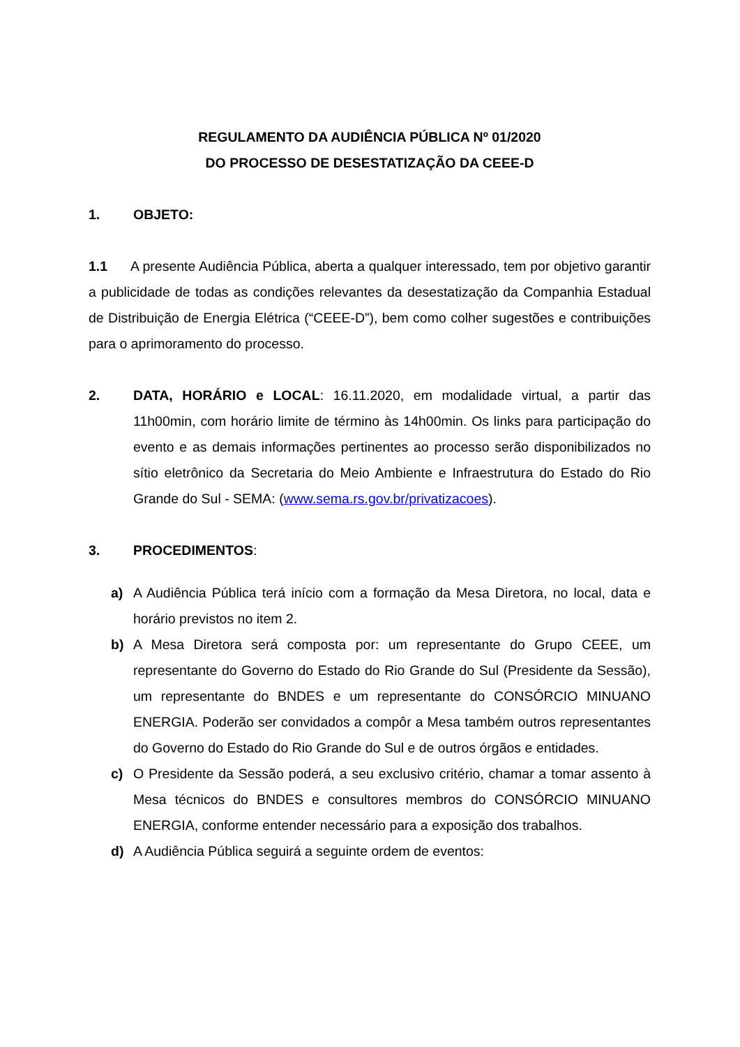REGULAMENTO DA AUDIÊNCIA PÚBLICA Nº 01/2020
DO PROCESSO DE DESESTATIZAÇÃO DA CEEE-D
1. OBJETO:
1.1 A presente Audiência Pública, aberta a qualquer interessado, tem por objetivo garantir a publicidade de todas as condições relevantes da desestatização da Companhia Estadual de Distribuição de Energia Elétrica (“CEEE-D”), bem como colher sugestões e contribuições para o aprimoramento do processo.
2. DATA, HORÁRIO e LOCAL: 16.11.2020, em modalidade virtual, a partir das 11h00min, com horário limite de término às 14h00min. Os links para participação do evento e as demais informações pertinentes ao processo serão disponibilizados no sítio eletrônico da Secretaria do Meio Ambiente e Infraestrutura do Estado do Rio Grande do Sul - SEMA: (www.sema.rs.gov.br/privatizacoes).
3. PROCEDIMENTOS:
a) A Audiência Pública terá início com a formação da Mesa Diretora, no local, data e horário previstos no item 2.
b) A Mesa Diretora será composta por: um representante do Grupo CEEE, um representante do Governo do Estado do Rio Grande do Sul (Presidente da Sessão), um representante do BNDES e um representante do CONSÓRCIO MINUANO ENERGIA. Poderão ser convidados a compôr a Mesa também outros representantes do Governo do Estado do Rio Grande do Sul e de outros órgãos e entidades.
c) O Presidente da Sessão poderá, a seu exclusivo critério, chamar a tomar assento à Mesa técnicos do BNDES e consultores membros do CONSÓRCIO MINUANO ENERGIA, conforme entender necessário para a exposição dos trabalhos.
d) A Audiência Pública seguirá a seguinte ordem de eventos: